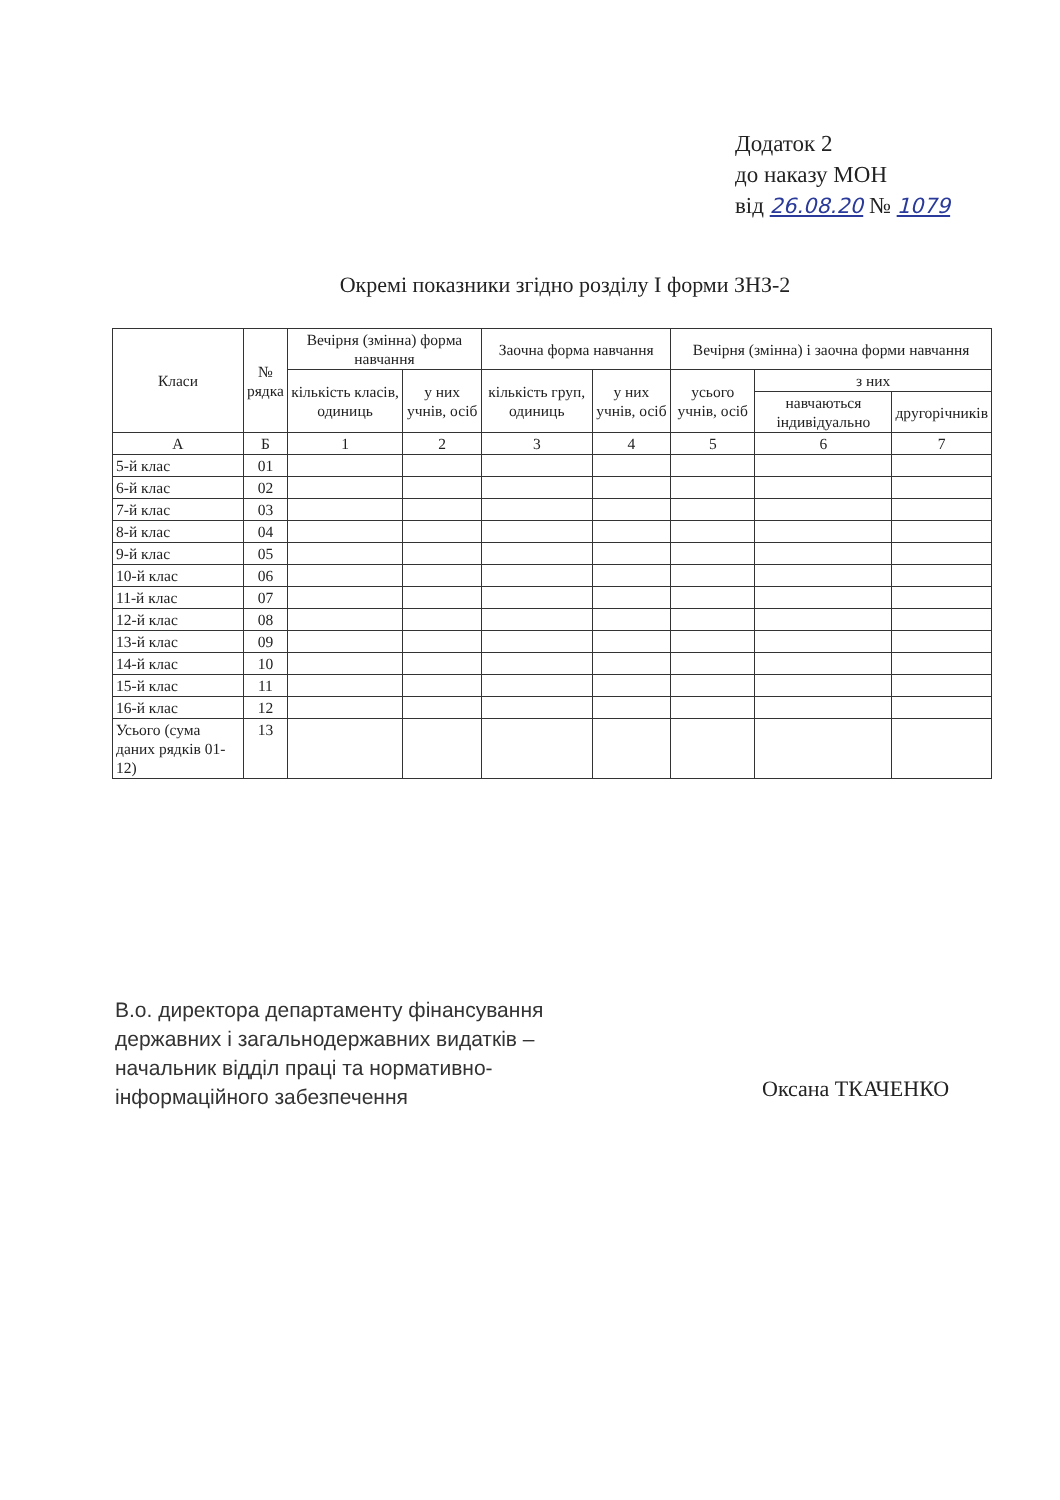Додаток 2
до наказу МОН
від 26.08.20 № 1079
Окремі показники згідно розділу I форми ЗНЗ-2
| Класи | № рядка | Вечірня (змінна) форма навчання | | Заочна форма навчання | | Вечірня (змінна) і заочна форми навчання | | |
| --- | --- | --- | --- | --- | --- | --- | --- | --- |
| | | кількість класів, одиниць | у них учнів, осіб | кількість груп, одиниць | у них учнів, осіб | усього учнів, осіб | з них | |
| | | | | | | | навчаються індивідуально | другорічників |
| А | Б | 1 | 2 | 3 | 4 | 5 | 6 | 7 |
| 5-й клас | 01 | | | | | | | |
| 6-й клас | 02 | | | | | | | |
| 7-й клас | 03 | | | | | | | |
| 8-й клас | 04 | | | | | | | |
| 9-й клас | 05 | | | | | | | |
| 10-й клас | 06 | | | | | | | |
| 11-й клас | 07 | | | | | | | |
| 12-й клас | 08 | | | | | | | |
| 13-й клас | 09 | | | | | | | |
| 14-й клас | 10 | | | | | | | |
| 15-й клас | 11 | | | | | | | |
| 16-й клас | 12 | | | | | | | |
| Усього (сума даних рядків 01-12) | 13 | | | | | | | |
В.о. директора департаменту фінансування
державних і загальнодержавних видатків –
начальник відділ праці та нормативно-
інформаційного забезпечення
Оксана ТКАЧЕНКО